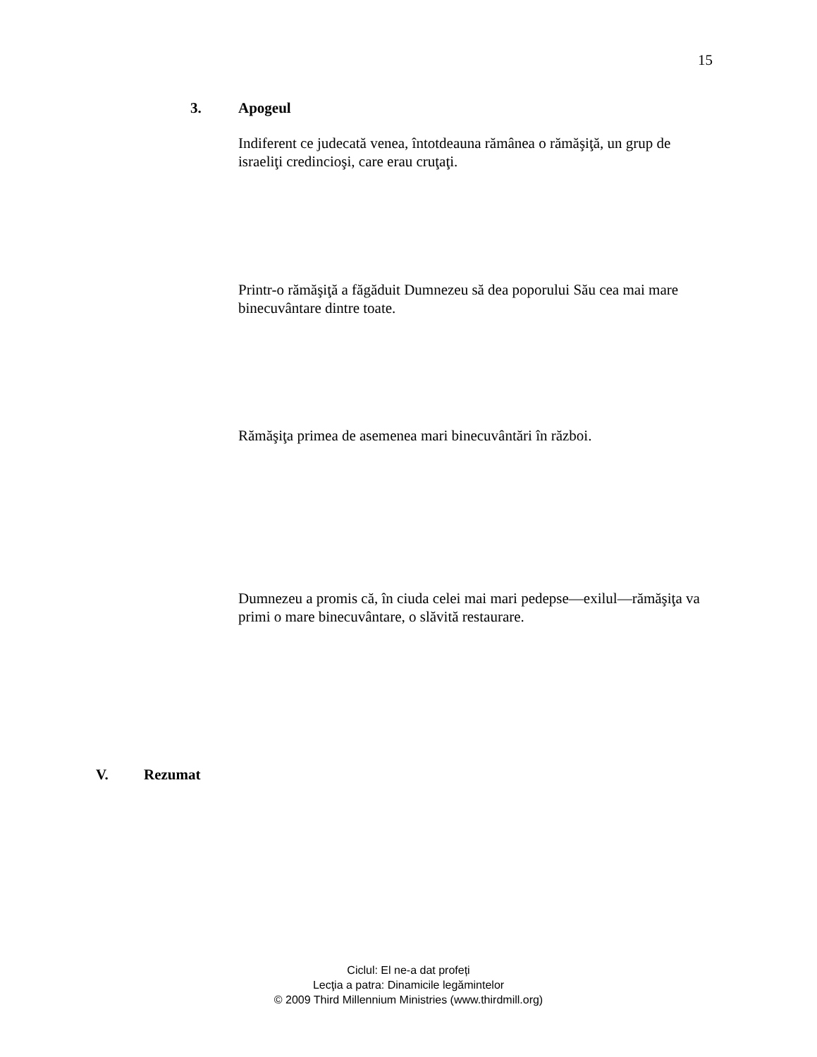15
3. Apogeul
Indiferent ce judecată venea, întotdeauna rămânea o rămăşiţă, un grup de israeliţi credincioşi, care erau cruţaţi.
Printr-o rămăşiţă a făgăduit Dumnezeu să dea poporului Său cea mai mare binecuvântare dintre toate.
Rămăşiţa primea de asemenea mari binecuvântări în război.
Dumnezeu a promis că, în ciuda celei mai mari pedepse—exilul—rămăşiţa va primi o mare binecuvântare, o slăvită restaurare.
V. Rezumat
Ciclul: El ne-a dat profeți
Lecţia a patra: Dinamicile legămintelor
© 2009 Third Millennium Ministries (www.thirdmill.org)